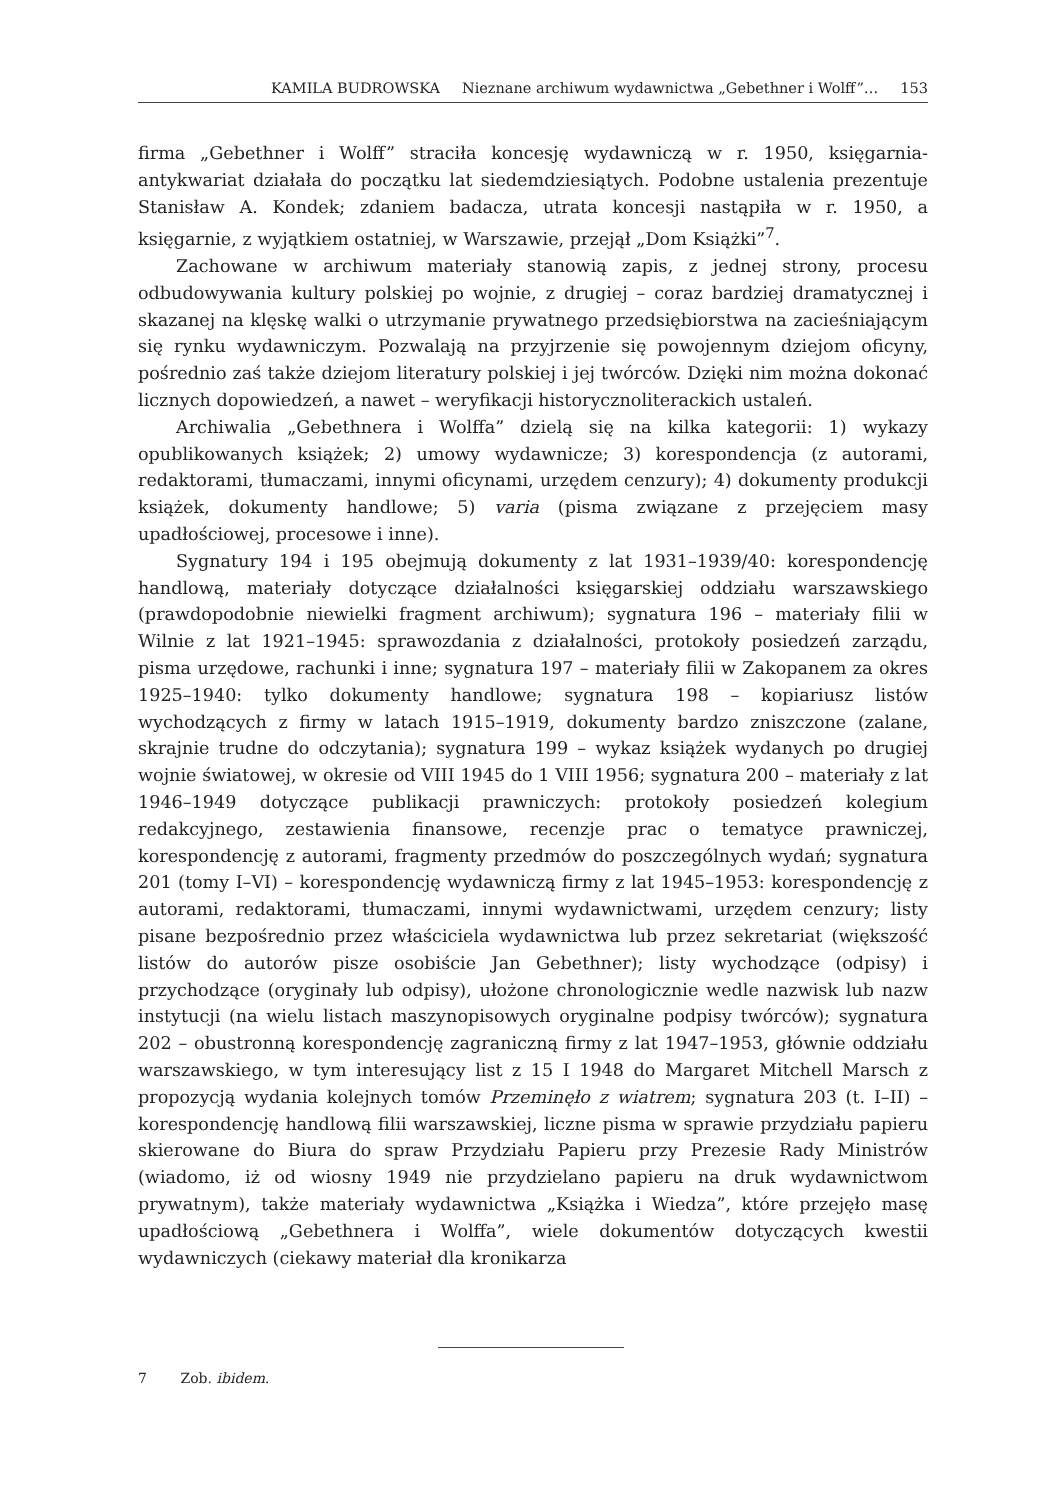KAMILA BUDROWSKA Nieznane archiwum wydawnictwa „Gebethner i Wolff”… 153
firma „Gebethner i Wolff” straciła koncesję wydawniczą w r. 1950, księgarnia-antykwariat działała do początku lat siedemdziesiątych. Podobne ustalenia prezentuje Stanisław A. Kondek; zdaniem badacza, utrata koncesji nastąpiła w r. 1950, a księgarnie, z wyjątkiem ostatniej, w Warszawie, przejął „Dom Książki”<sup>7</sup>.
Zachowane w archiwum materiały stanowią zapis, z jednej strony, procesu odbudowywania kultury polskiej po wojnie, z drugiej – coraz bardziej dramatycznej i skazanej na klęskę walki o utrzymanie prywatnego przedsiębiorstwa na zacieśniającym się rynku wydawniczym. Pozwalają na przyjrzenie się powojennym dziejom oficyny, pośrednio zaś także dziejom literatury polskiej i jej twórców. Dzięki nim można dokonać licznych dopowiedzeń, a nawet – weryfikacji historycznoliterackich ustaleń.
Archiwalia „Gebethnera i Wolffa” dzielą się na kilka kategorii: 1) wykazy opublikowanych książek; 2) umowy wydawnicze; 3) korespondencja (z autorami, redaktorami, tłumaczami, innymi oficynami, urzędem cenzury); 4) dokumenty produkcji książek, dokumenty handlowe; 5) varia (pisma związane z przejęciem masy upadłościowej, procesowe i inne).
Sygnatury 194 i 195 obejmują dokumenty z lat 1931–1939/40: korespondencję handlową, materiały dotyczące działalności księgarskiej oddziału warszawskiego (prawdopodobnie niewielki fragment archiwum); sygnatura 196 – materiały filii w Wilnie z lat 1921–1945: sprawozdania z działalności, protokoły posiedzeń zarządu, pisma urzędowe, rachunki i inne; sygnatura 197 – materiały filii w Zakopanem za okres 1925–1940: tylko dokumenty handlowe; sygnatura 198 – kopiariusz listów wychodzących z firmy w latach 1915–1919, dokumenty bardzo zniszczone (zalane, skrajnie trudne do odczytania); sygnatura 199 – wykaz książek wydanych po drugiej wojnie światowej, w okresie od VIII 1945 do 1 VIII 1956; sygnatura 200 – materiały z lat 1946–1949 dotyczące publikacji prawniczych: protokoły posiedzeń kolegium redakcyjnego, zestawienia finansowe, recenzje prac o tematyce prawniczej, korespondencję z autorami, fragmenty przedmów do poszczególnych wydań; sygnatura 201 (tomy I–VI) – korespondencję wydawniczą firmy z lat 1945–1953: korespondencję z autorami, redaktorami, tłumaczami, innymi wydawnictwami, urzędem cenzury; listy pisane bezpośrednio przez właściciela wydawnictwa lub przez sekretariat (większość listów do autorów pisze osobiście Jan Gebethner); listy wychodzące (odpisy) i przychodzące (oryginały lub odpisy), ułożone chronologicznie wedle nazwisk lub nazw instytucji (na wielu listach maszynopisowych oryginalne podpisy twórców); sygnatura 202 – obustronną korespondencję zagraniczną firmy z lat 1947–1953, głównie oddziału warszawskiego, w tym interesujący list z 15 I 1948 do Margaret Mitchell Marsch z propozycją wydania kolejnych tomów Przeminęło z wiatrem; sygnatura 203 (t. I–II) – korespondencję handlową filii warszawskiej, liczne pisma w sprawie przydziału papieru skierowane do Biura do spraw Przydziału Papieru przy Prezesie Rady Ministrów (wiadomo, iż od wiosny 1949 nie przydzielano papieru na druk wydawnictwom prywatnym), także materiały wydawnictwa „Książka i Wiedza”, które przejęło masę upadłościową „Gebethnera i Wolffa”, wiele dokumentów dotyczących kwestii wydawniczych (ciekawy materiał dla kronikarza
7 Zob. ibidem.